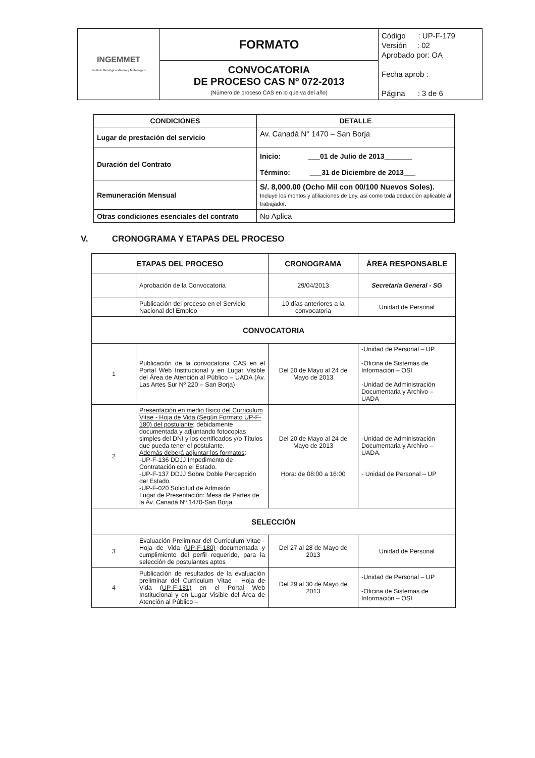| INGEMMET Instituto Geológico Minero y Metalúrgico | FORMATO | Código : UP-F-179 Versión : 02 Aprobado por: OA Fecha aprob : Página : 3 de 6 |
| | CONVOCATORIA DE PROCESO CAS Nº 072-2013 (Número de proceso CAS en lo que va del año) | |
| CONDICIONES | DETALLE |
| --- | --- |
| Lugar de prestación del servicio | Av. Canadá N° 1470 – San Borja |
| Duración del Contrato | Inicio: ___01 de Julio de 2013_______ Término: ___31 de Diciembre de 2013___ |
| Remuneración Mensual | S/. 8,000.00 (Ocho Mil con 00/100 Nuevos Soles). Incluye los montos y afiliaciones de Ley, así como toda deducción aplicable al trabajador. |
| Otras condiciones esenciales del contrato | No Aplica |
V. CRONOGRAMA Y ETAPAS DEL PROCESO
| ETAPAS DEL PROCESO | | CRONOGRAMA | ÁREA RESPONSABLE |
| --- | --- | --- | --- |
| | Aprobación de la Convocatoria | 29/04/2013 | Secretaría General - SG |
| | Publicación del proceso en el Servicio Nacional del Empleo | 10 días anteriores a la convocatoria | Unidad de Personal |
| CONVOCATORIA | | | |
| 1 | Publicación de la convocatoria CAS en el Portal Web Institucional y en Lugar Visible del Área de Atención al Público – UADA (Av. Las Artes Sur Nº 220 – San Borja) | Del 20 de Mayo al 24 de Mayo de 2013 | -Unidad de Personal – UP -Oficina de Sistemas de Información – OSI -Unidad de Administración Documentaria y Archivo – UADA |
| 2 | Presentación en medio físico del Curriculum Vitae - Hoja de Vida (Según Formato UP-F-180) del postulante ; debidamente documentada y adjuntando fotocopias simples del DNI y los certificados y/o Títulos que pueda tener el postulante. Además deberá adjuntar los formatos : -UP-F-136 DDJJ Impedimento de Contratación con el Estado. -UP-F-137 DDJJ Sobre Doble Percepción del Estado. -UP-F-020 Solicitud de Admisión Lugar de Presentación : Mesa de Partes de la Av. Canadá Nº 1470-San Borja. | Del 20 de Mayo al 24 de Mayo de 2013 Hora: de 08:00 a 16:00 | -Unidad de Administración Documentaria y Archivo – UADA. - Unidad de Personal – UP |
| SELECCIÓN | | | |
| 3 | Evaluación Preliminar del Curriculum Vitae - Hoja de Vida ( UP-F-180) documentada y cumplimiento del perfil requerido, para la selección de postulantes aptos | Del 27 al 28 de Mayo de 2013 | Unidad de Personal |
| 4 | Publicación de resultados de la evaluación preliminar del Curriculum Vitae - Hoja de Vida ( UP-F-181) en el Portal Web Institucional y en Lugar Visible del Área de Atención al Público – | Del 29 al 30 de Mayo de 2013 | -Unidad de Personal – UP -Oficina de Sistemas de Información – OSI |